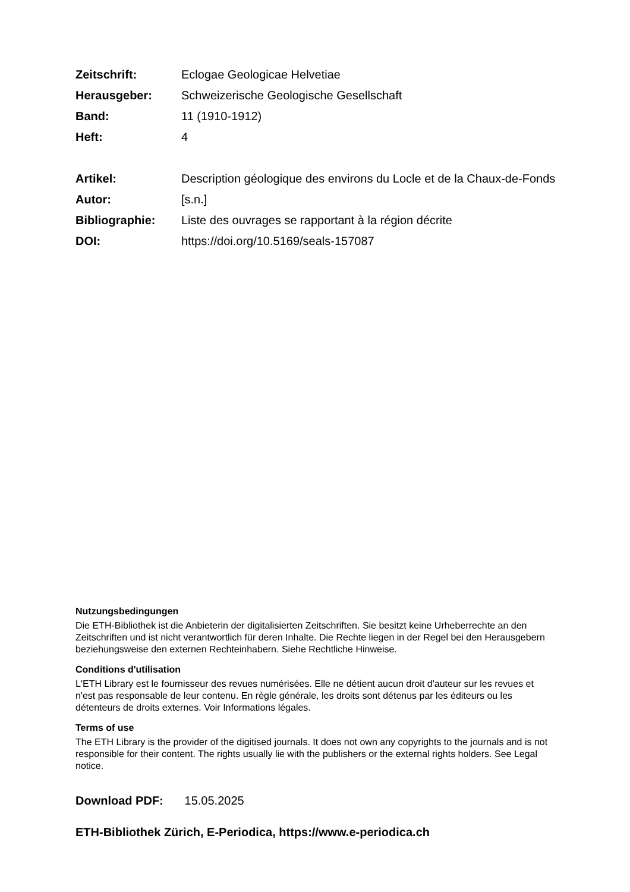Zeitschrift: Eclogae Geologicae Helvetiae
Herausgeber: Schweizerische Geologische Gesellschaft
Band: 11 (1910-1912)
Heft: 4
Artikel: Description géologique des environs du Locle et de la Chaux-de-Fonds
Autor: [s.n.]
Bibliographie: Liste des ouvrages se rapportant à la région décrite
DOI: https://doi.org/10.5169/seals-157087
Nutzungsbedingungen
Die ETH-Bibliothek ist die Anbieterin der digitalisierten Zeitschriften. Sie besitzt keine Urheberrechte an den Zeitschriften und ist nicht verantwortlich für deren Inhalte. Die Rechte liegen in der Regel bei den Herausgebern beziehungsweise den externen Rechteinhabern. Siehe Rechtliche Hinweise.
Conditions d'utilisation
L'ETH Library est le fournisseur des revues numérisées. Elle ne détient aucun droit d'auteur sur les revues et n'est pas responsable de leur contenu. En règle générale, les droits sont détenus par les éditeurs ou les détenteurs de droits externes. Voir Informations légales.
Terms of use
The ETH Library is the provider of the digitised journals. It does not own any copyrights to the journals and is not responsible for their content. The rights usually lie with the publishers or the external rights holders. See Legal notice.
Download PDF: 15.05.2025
ETH-Bibliothek Zürich, E-Periodica, https://www.e-periodica.ch